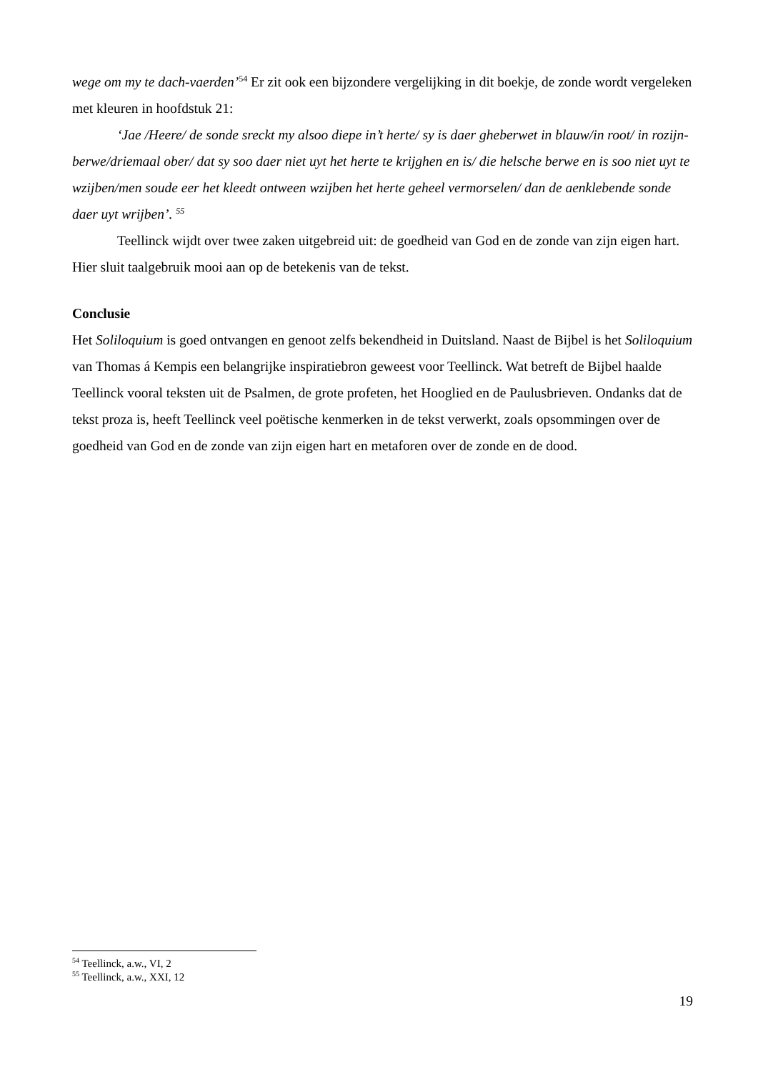wege om my te dach-vaerden’<sup>54</sup> Er zit ook een bijzondere vergelijking in dit boekje, de zonde wordt vergeleken met kleuren in hoofdstuk 21:
‘Jae /Heere/ de sonde sreckt my alsoo diepe in’t herte/ sy is daer gheberwet in blauw/in root/ in rozijn-berwe/driemaal ober/ dat sy soo daer niet uyt het herte te krijghen en is/ die helsche berwe en is soo niet uyt te wzijben/men soude eer het kleedt ontween wzijben het herte geheel vermorselen/ dan de aenklebende sonde daer uyt wrijben’. <sup>55</sup>
Teellinck wijdt over twee zaken uitgebreid uit: de goedheid van God en de zonde van zijn eigen hart. Hier sluit taalgebruik mooi aan op de betekenis van de tekst.
Conclusie
Het Soliloquium is goed ontvangen en genoot zelfs bekendheid in Duitsland. Naast de Bijbel is het Soliloquium van Thomas á Kempis een belangrijke inspiratiebron geweest voor Teellinck. Wat betreft de Bijbel haalde Teellinck vooral teksten uit de Psalmen, de grote profeten, het Hooglied en de Paulusbrieven. Ondanks dat de tekst proza is, heeft Teellinck veel poëtische kenmerken in de tekst verwerkt, zoals opsommingen over de goedheid van God en de zonde van zijn eigen hart en metaforen over de zonde en de dood.
<sup>54</sup> Teellinck, a.w., VI, 2
<sup>55</sup> Teellinck, a.w., XXI, 12
19